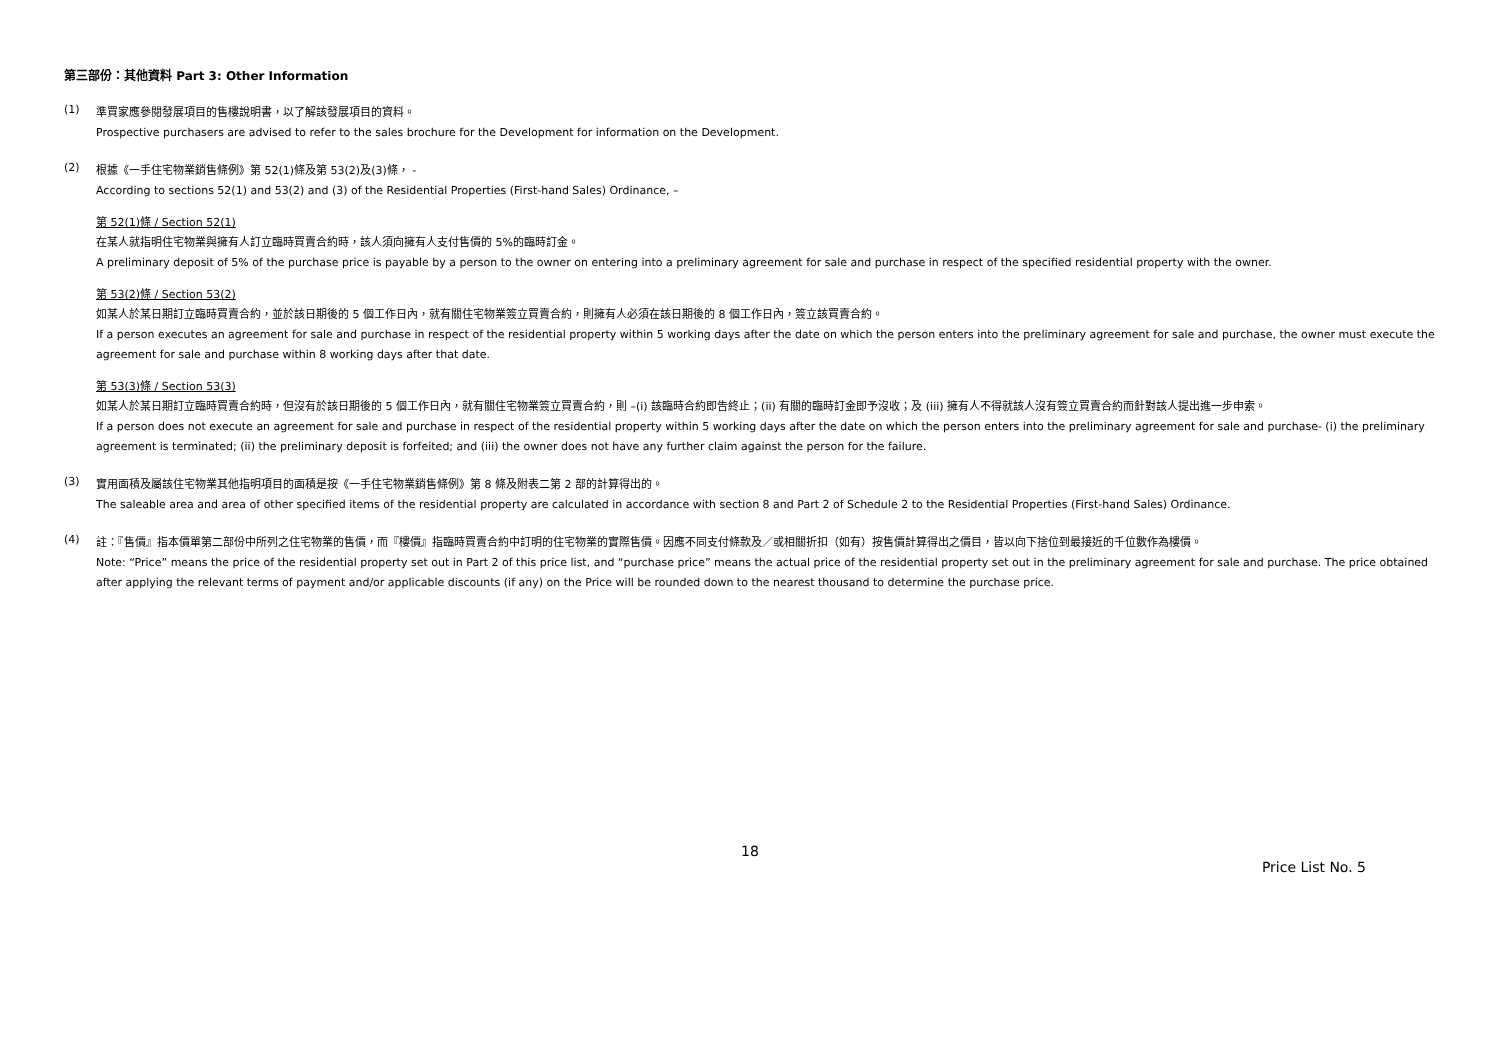第三部份：其他資料 Part 3: Other Information
(1)
準買家應參閱發展項目的售樓說明書，以了解該發展項目的資料。
Prospective purchasers are advised to refer to the sales brochure for the Development for information on the Development.
(2)
根據《一手住宅物業銷售條例》第 52(1)條及第 53(2)及(3)條， -
According to sections 52(1) and 53(2) and (3) of the Residential Properties (First-hand Sales) Ordinance, –
第 52(1)條 / Section 52(1)
在某人就指明住宅物業與擁有人訂立臨時買賣合約時，該人須向擁有人支付售價的 5%的臨時訂金。
A preliminary deposit of 5% of the purchase price is payable by a person to the owner on entering into a preliminary agreement for sale and purchase in respect of the specified residential property with the owner.
第 53(2)條 / Section 53(2)
如某人於某日期訂立臨時買賣合約，並於該日期後的 5 個工作日內，就有關住宅物業簽立買賣合約，則擁有人必須在該日期後的 8 個工作日內，簽立該買賣合約。
If a person executes an agreement for sale and purchase in respect of the residential property within 5 working days after the date on which the person enters into the preliminary agreement for sale and purchase, the owner must execute the agreement for sale and purchase within 8 working days after that date.
第 53(3)條 / Section 53(3)
如某人於某日期訂立臨時買賣合約時，但沒有於該日期後的 5 個工作日內，就有關住宅物業簽立買賣合約，則 –(i) 該臨時合約即告終止；(ii) 有關的臨時訂金即予沒收；及 (iii) 擁有人不得就該人沒有簽立買賣合約而針對該人提出進一步申索。
If a person does not execute an agreement for sale and purchase in respect of the residential property within 5 working days after the date on which the person enters into the preliminary agreement for sale and purchase- (i) the preliminary agreement is terminated; (ii) the preliminary deposit is forfeited; and (iii) the owner does not have any further claim against the person for the failure.
(3)
實用面積及屬該住宅物業其他指明項目的面積是按《一手住宅物業銷售條例》第 8 條及附表二第 2 部的計算得出的。
The saleable area and area of other specified items of the residential property are calculated in accordance with section 8 and Part 2 of Schedule 2 to the Residential Properties (First-hand Sales) Ordinance.
(4)
註：『售價』指本價單第二部份中所列之住宅物業的售價，而『樓價』指臨時買賣合約中訂明的住宅物業的實際售價。因應不同支付條款及／或相關折扣（如有）按售價計算得出之價目，皆以向下捨位到最接近的千位數作為樓價。
Note: “Price” means the price of the residential property set out in Part 2 of this price list, and “purchase price” means the actual price of the residential property set out in the preliminary agreement for sale and purchase. The price obtained after applying the relevant terms of payment and/or applicable discounts (if any) on the Price will be rounded down to the nearest thousand to determine the purchase price.
18
Price List No. 5